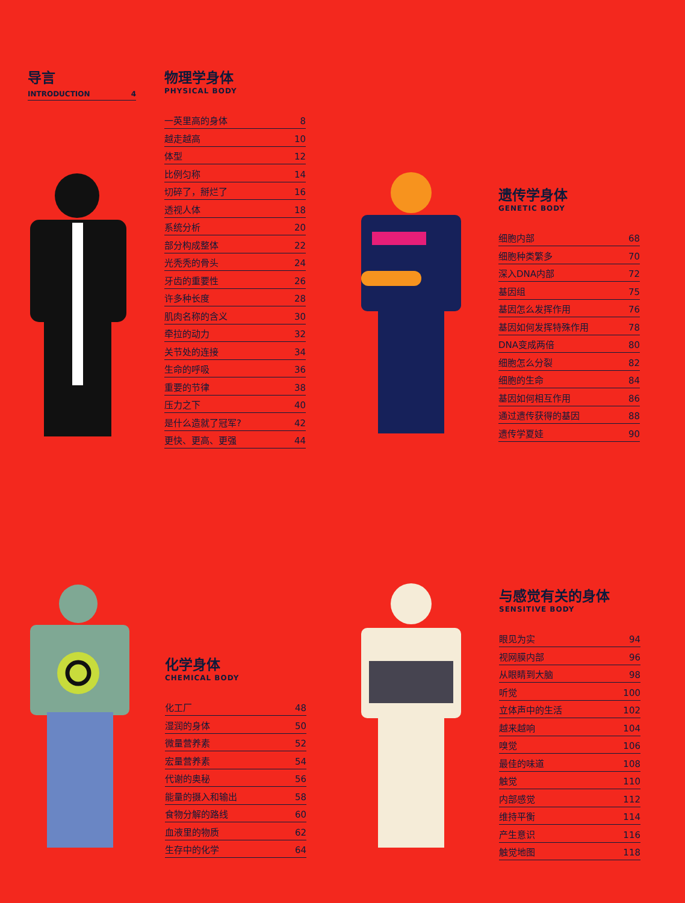导言
INTRODUCTION 4
物理学身体
PHYSICAL BODY
一英里高的身体 8
越走越高 10
体型 12
比例匀称 14
切碎了，掰烂了 16
透视人体 18
系统分析 20
部分构成整体 22
光秃秃的骨头 24
牙齿的重要性 26
许多种长度 28
肌肉名称的含义 30
牵拉的动力 32
关节处的连接 34
生命的呼吸 36
重要的节律 38
压力之下 40
是什么造就了冠军? 42
更快、更高、更强 44
遗传学身体
GENETIC BODY
细胞内部 68
细胞种类繁多 70
深入DNA内部 72
基因组 75
基因怎么发挥作用 76
基因如何发挥特殊作用 78
DNA变成两倍 80
细胞怎么分裂 82
细胞的生命 84
基因如何相互作用 86
通过遗传获得的基因 88
遗传学夏娃 90
化学身体
CHEMICAL BODY
化工厂 48
湿润的身体 50
微量营养素 52
宏量营养素 54
代谢的奥秘 56
能量的摄入和输出 58
食物分解的路线 60
血液里的物质 62
生存中的化学 64
与感觉有关的身体
SENSITIVE BODY
眼见为实 94
视网膜内部 96
从眼睛到大脑 98
听觉 100
立体声中的生活 102
越来越响 104
嗅觉 106
最佳的味道 108
触觉 110
内部感觉 112
维持平衡 114
产生意识 116
触觉地图 118